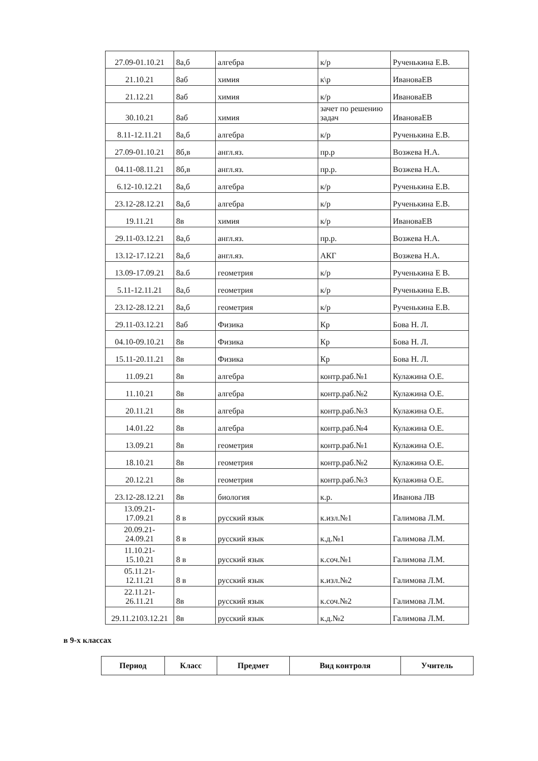| 27.09-01.10.21 | 8а,б | алгебра | к/р | Рученькина Е.В. |
| 21.10.21 | 8аб | химия | к\р | ИвановаЕВ |
| 21.12.21 | 8аб | химия | к/р | ИвановаЕВ |
| 30.10.21 | 8аб | химия | зачет по решению задач | ИвановаЕВ |
| 8.11-12.11.21 | 8а,б | алгебра | к/р | Рученькина Е.В. |
| 27.09-01.10.21 | 8б,в | англ.яз. | пр.р | Возжева Н.А. |
| 04.11-08.11.21 | 8б,в | англ.яз. | пр.р. | Возжева Н.А. |
| 6.12-10.12.21 | 8а,б | алгебра | к/р | Рученькина Е.В. |
| 23.12-28.12.21 | 8а,б | алгебра | к/р | Рученькина Е.В. |
| 19.11.21 | 8в | химия | к/р | ИвановаЕВ |
| 29.11-03.12.21 | 8а,б | англ.яз. | пр.р. | Возжева Н.А. |
| 13.12-17.12.21 | 8а,б | англ.яз. | АКГ | Возжева Н.А. |
| 13.09-17.09.21 | 8а.б | геометрия | к/р | Рученькина Е В. |
| 5.11-12.11.21 | 8а,б | геометрия | к/р | Рученькина Е.В. |
| 23.12-28.12.21 | 8а,б | геометрия | к/р | Рученькина Е.В. |
| 29.11-03.12.21 | 8аб | Физика | Кр | Бова Н. Л. |
| 04.10-09.10.21 | 8в | Физика | Кр | Бова Н. Л. |
| 15.11-20.11.21 | 8в | Физика | Кр | Бова Н. Л. |
| 11.09.21 | 8в | алгебра | контр.раб.№1 | Кулажина О.Е. |
| 11.10.21 | 8в | алгебра | контр.раб.№2 | Кулажина О.Е. |
| 20.11.21 | 8в | алгебра | контр.раб.№3 | Кулажина О.Е. |
| 14.01.22 | 8в | алгебра | контр.раб.№4 | Кулажина О.Е. |
| 13.09.21 | 8в | геометрия | контр.раб.№1 | Кулажина О.Е. |
| 18.10.21 | 8в | геометрия | контр.раб.№2 | Кулажина О.Е. |
| 20.12.21 | 8в | геометрия | контр.раб.№3 | Кулажина О.Е. |
| 23.12-28.12.21 | 8в | биология | к.р. | Иванова ЛВ |
| 13.09.21- 17.09.21 | 8 в | русский язык | к.изл.№1 | Галимова Л.М. |
| 20.09.21- 24.09.21 | 8 в | русский язык | к.д.№1 | Галимова Л.М. |
| 11.10.21- 15.10.21 | 8 в | русский язык | к.соч.№1 | Галимова Л.М. |
| 05.11.21- 12.11.21 | 8 в | русский язык | к.изл.№2 | Галимова Л.М. |
| 22.11.21- 26.11.21 | 8в | русский язык | к.соч.№2 | Галимова Л.М. |
| 29.11.2103.12.21 | 8в | русский язык | к.д.№2 | Галимова Л.М. |
в 9-х классах
| Период | Класс | Предмет | Вид контроля | Учитель |
| --- | --- | --- | --- | --- |